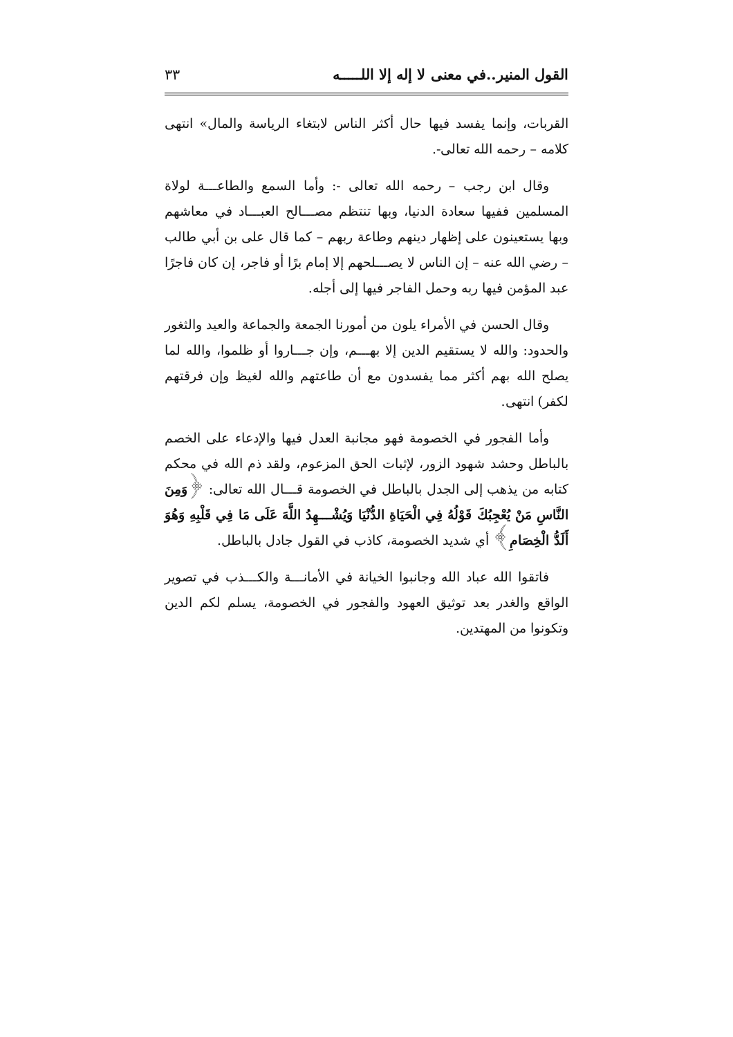القول المنير..في معنى لا إله إلا اللـــــه ٣٣
القربات، وإنما يفسد فيها حال أكثر الناس لابتغاء الرياسة والمال» انتهى كلامه – رحمه الله تعالى-.
وقال ابن رجب – رحمه الله تعالى -: وأما السمع والطاعـــة لولاة المسلمين ففيها سعادة الدنيا، وبها تنتظم مصـــالح العبـــاد في معاشهم وبها يستعينون على إظهار دينهم وطاعة ربهم – كما قال على بن أبي طالب – رضي الله عنه – إن الناس لا يصـــلحهم إلا إمام برًا أو فاجر، إن كان فاجرًا عبد المؤمن فيها ربه وحمل الفاجر فيها إلى أجله.
وقال الحسن في الأمراء يلون من أمورنا الجمعة والجماعة والعيد والثغور والحدود: والله لا يستقيم الدين إلا بهـــم، وإن جـــاروا أو ظلموا، والله لما يصلح الله بهم أكثر مما يفسدون مع أن طاعتهم والله لغيظ وإن فرقتهم لكفر) انتهى.
وأما الفجور في الخصومة فهو مجانبة العدل فيها والإدعاء على الخصم بالباطل وحشد شهود الزور، لإثبات الحق المزعوم، ولقد ذم الله في محكم كتابه من يذهب إلى الجدل بالباطل في الخصومة قـــال الله تعالى: ﴿وَمِنَ النَّاسِ مَنْ يُعْجِبُكَ قَوْلُهُ فِي الْحَيَاةِ الدُّنْيَا وَيُشْـــهِدُ اللَّهَ عَلَى مَا فِي قَلْبِهِ وَهُوَ أَلَدُّ الْخِصَامِ﴾ أي شديد الخصومة، كاذب في القول جادل بالباطل.
فاتقوا الله عباد الله وجانبوا الخيانة في الأمانـــة والكـــذب في تصوير الواقع والغدر بعد توثيق العهود والفجور في الخصومة، يسلم لكم الدين وتكونوا من المهتدين.